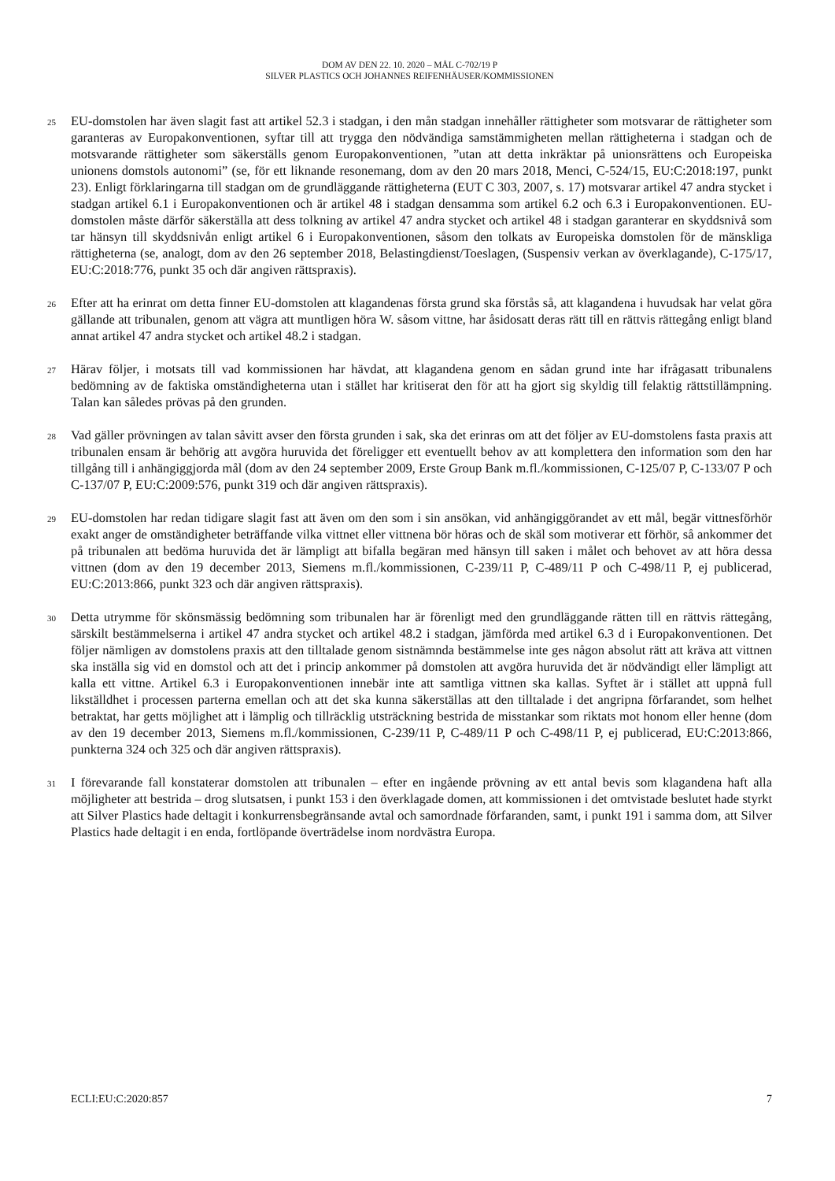DOM AV DEN 22. 10. 2020 – MÅL C-702/19 P
SILVER PLASTICS OCH JOHANNES REIFENHÄUSER/KOMMISSIONEN
25
EU-domstolen har även slagit fast att artikel 52.3 i stadgan, i den mån stadgan innehåller rättigheter som motsvarar de rättigheter som garanteras av Europakonventionen, syftar till att trygga den nödvändiga samstämmigheten mellan rättigheterna i stadgan och de motsvarande rättigheter som säkerställs genom Europakonventionen, ”utan att detta inkräktar på unionsrättens och Europeiska unionens domstols autonomi” (se, för ett liknande resonemang, dom av den 20 mars 2018, Menci, C-524/15, EU:C:2018:197, punkt 23). Enligt förklaringarna till stadgan om de grundläggande rättigheterna (EUT C 303, 2007, s. 17) motsvarar artikel 47 andra stycket i stadgan artikel 6.1 i Europakonventionen och är artikel 48 i stadgan densamma som artikel 6.2 och 6.3 i Europakonventionen. EU-domstolen måste därför säkerställa att dess tolkning av artikel 47 andra stycket och artikel 48 i stadgan garanterar en skyddsnivå som tar hänsyn till skyddsnivån enligt artikel 6 i Europakonventionen, såsom den tolkats av Europeiska domstolen för de mänskliga rättigheterna (se, analogt, dom av den 26 september 2018, Belastingdienst/Toeslagen, (Suspensiv verkan av överklagande), C-175/17, EU:C:2018:776, punkt 35 och där angiven rättspraxis).
26
Efter att ha erinrat om detta finner EU-domstolen att klagandenas första grund ska förstås så, att klagandena i huvudsak har velat göra gällande att tribunalen, genom att vägra att muntligen höra W. såsom vittne, har åsidosatt deras rätt till en rättvis rättegång enligt bland annat artikel 47 andra stycket och artikel 48.2 i stadgan.
27
Härav följer, i motsats till vad kommissionen har hävdat, att klagandena genom en sådan grund inte har ifrågasatt tribunalens bedömning av de faktiska omständigheterna utan i stället har kritiserat den för att ha gjort sig skyldig till felaktig rättstillämpning. Talan kan således prövas på den grunden.
28
Vad gäller prövningen av talan såvitt avser den första grunden i sak, ska det erinras om att det följer av EU-domstolens fasta praxis att tribunalen ensam är behörig att avgöra huruvida det föreligger ett eventuellt behov av att komplettera den information som den har tillgång till i anhängiggjorda mål (dom av den 24 september 2009, Erste Group Bank m.fl./kommissionen, C-125/07 P, C-133/07 P och C-137/07 P, EU:C:2009:576, punkt 319 och där angiven rättspraxis).
29
EU-domstolen har redan tidigare slagit fast att även om den som i sin ansökan, vid anhängiggörandet av ett mål, begär vittnesförhör exakt anger de omständigheter beträffande vilka vittnet eller vittnena bör höras och de skäl som motiverar ett förhör, så ankommer det på tribunalen att bedöma huruvida det är lämpligt att bifalla begäran med hänsyn till saken i målet och behovet av att höra dessa vittnen (dom av den 19 december 2013, Siemens m.fl./kommissionen, C-239/11 P, C-489/11 P och C-498/11 P, ej publicerad, EU:C:2013:866, punkt 323 och där angiven rättspraxis).
30
Detta utrymme för skönsmässig bedömning som tribunalen har är förenligt med den grundläggande rätten till en rättvis rättegång, särskilt bestämmelserna i artikel 47 andra stycket och artikel 48.2 i stadgan, jämförda med artikel 6.3 d i Europakonventionen. Det följer nämligen av domstolens praxis att den tilltalade genom sistnämnda bestämmelse inte ges någon absolut rätt att kräva att vittnen ska inställa sig vid en domstol och att det i princip ankommer på domstolen att avgöra huruvida det är nödvändigt eller lämpligt att kalla ett vittne. Artikel 6.3 i Europakonventionen innebär inte att samtliga vittnen ska kallas. Syftet är i stället att uppnå full likställdhet i processen parterna emellan och att det ska kunna säkerställas att den tilltalade i det angripna förfarandet, som helhet betraktat, har getts möjlighet att i lämplig och tillräcklig utsträckning bestrida de misstankar som riktats mot honom eller henne (dom av den 19 december 2013, Siemens m.fl./kommissionen, C-239/11 P, C-489/11 P och C-498/11 P, ej publicerad, EU:C:2013:866, punkterna 324 och 325 och där angiven rättspraxis).
31
I förevarande fall konstaterar domstolen att tribunalen – efter en ingående prövning av ett antal bevis som klagandena haft alla möjligheter att bestrida – drog slutsatsen, i punkt 153 i den överklagade domen, att kommissionen i det omtvistade beslutet hade styrkt att Silver Plastics hade deltagit i konkurrensbegränsande avtal och samordnade förfaranden, samt, i punkt 191 i samma dom, att Silver Plastics hade deltagit i en enda, fortlöpande överträdelse inom nordvästra Europa.
ECLI:EU:C:2020:857 7